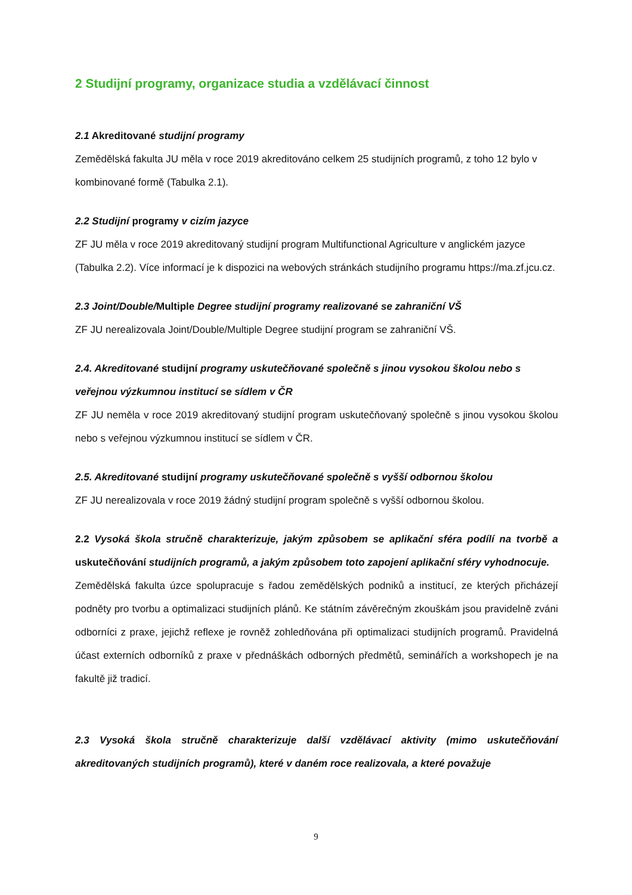2 Studijní programy, organizace studia a vzdělávací činnost
2.1 Akreditované studijní programy
Zemědělská fakulta JU měla v roce 2019 akreditováno celkem 25 studijních programů, z toho 12 bylo v kombinované formě (Tabulka 2.1).
2.2 Studijní programy v cizím jazyce
ZF JU měla v roce 2019 akreditovaný studijní program Multifunctional Agriculture v anglickém jazyce (Tabulka 2.2). Více informací je k dispozici na webových stránkách studijního programu https://ma.zf.jcu.cz.
2.3 Joint/Double/Multiple Degree studijní programy realizované se zahraniční VŠ
ZF JU nerealizovala Joint/Double/Multiple Degree studijní program se zahraniční VŠ.
2.4. Akreditované studijní programy uskutečňované společně s jinou vysokou školou nebo s veřejnou výzkumnou institucí se sídlem v ČR
ZF JU neměla v roce 2019 akreditovaný studijní program uskutečňovaný společně s jinou vysokou školou nebo s veřejnou výzkumnou institucí se sídlem v ČR.
2.5. Akreditované studijní programy uskutečňované společně s vyšší odbornou školou
ZF JU nerealizovala v roce 2019 žádný studijní program společně s vyšší odbornou školou.
2.2 Vysoká škola stručně charakterizuje, jakým způsobem se aplikační sféra podílí na tvorbě a uskutečňování studijních programů, a jakým způsobem toto zapojení aplikační sféry vyhodnocuje.
Zemědělská fakulta úzce spolupracuje s řadou zemědělských podniků a institucí, ze kterých přicházejí podněty pro tvorbu a optimalizaci studijních plánů. Ke státním závěrečným zkouškám jsou pravidelně zváni odborníci z praxe, jejichž reflexe je rovněž zohledňována při optimalizaci studijních programů. Pravidelná účast externích odborníků z praxe v přednáškách odborných předmětů, seminářích a workshopech je na fakultě již tradicí.
2.3 Vysoká škola stručně charakterizuje další vzdělávací aktivity (mimo uskutečňování akreditovaných studijních programů), které v daném roce realizovala, a které považuje
9